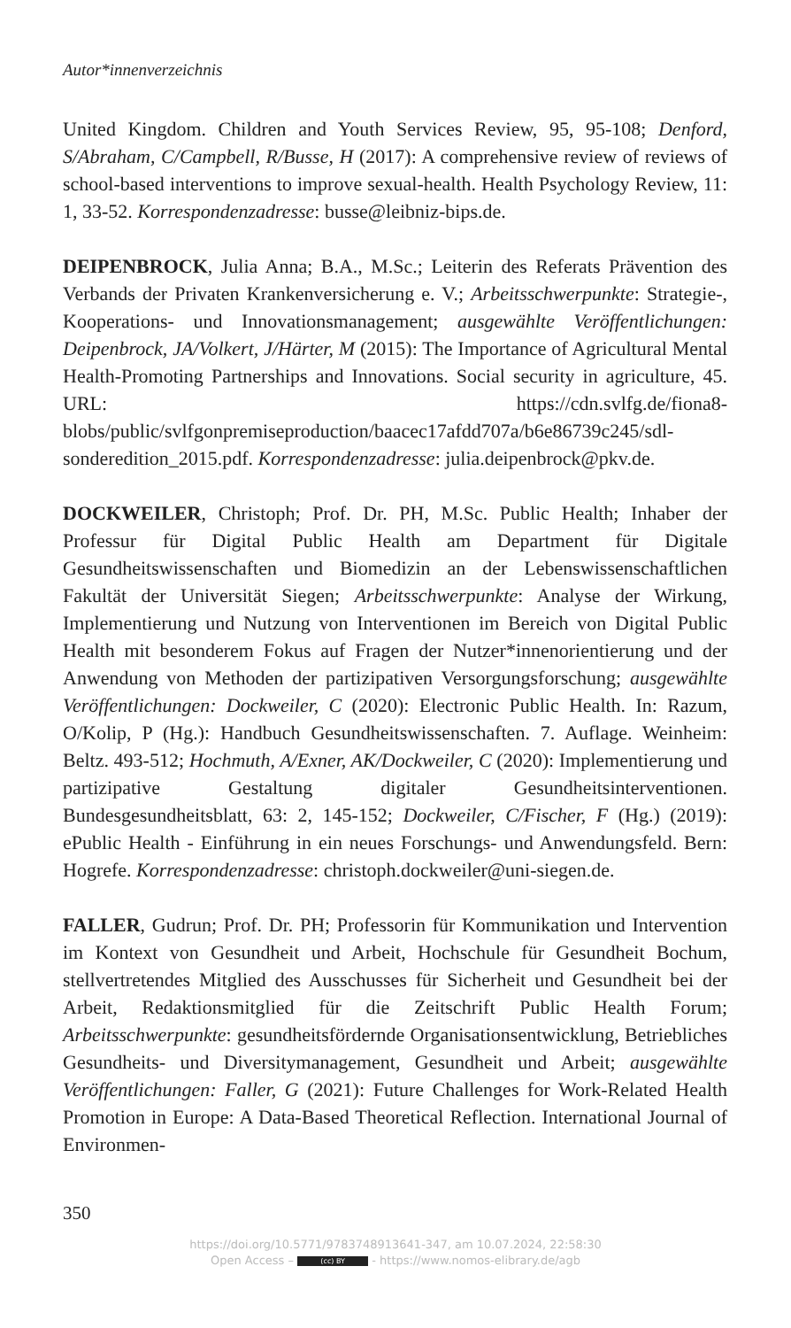Autor*innenverzeichnis
United Kingdom. Children and Youth Services Review, 95, 95-108; Denford, S/Abraham, C/Campbell, R/Busse, H (2017): A comprehensive review of reviews of school-based interventions to improve sexual-health. Health Psychology Review, 11: 1, 33-52. Korrespondenzadresse: busse@leibniz-bips.de.
DEIPENBROCK, Julia Anna; B.A., M.Sc.; Leiterin des Referats Prävention des Verbands der Privaten Krankenversicherung e. V.; Arbeitsschwerpunkte: Strategie-, Kooperations- und Innovationsmanagement; ausgewählte Veröffentlichungen: Deipenbrock, JA/Volkert, J/Härter, M (2015): The Importance of Agricultural Mental Health-Promoting Partnerships and Innovations. Social security in agriculture, 45. URL: https://cdn.svlfg.de/fiona8-blobs/public/svlfgonpremiseproduction/baacec17afdd707a/b6e86739c245/sdl-sonderedition_2015.pdf. Korrespondenzadresse: julia.deipenbrock@pkv.de.
DOCKWEILER, Christoph; Prof. Dr. PH, M.Sc. Public Health; Inhaber der Professur für Digital Public Health am Department für Digitale Gesundheitswissenschaften und Biomedizin an der Lebenswissenschaftlichen Fakultät der Universität Siegen; Arbeitsschwerpunkte: Analyse der Wirkung, Implementierung und Nutzung von Interventionen im Bereich von Digital Public Health mit besonderem Fokus auf Fragen der Nutzer*innenorientierung und der Anwendung von Methoden der partizipativen Versorgungsforschung; ausgewählte Veröffentlichungen: Dockweiler, C (2020): Electronic Public Health. In: Razum, O/Kolip, P (Hg.): Handbuch Gesundheitswissenschaften. 7. Auflage. Weinheim: Beltz. 493-512; Hochmuth, A/Exner, AK/Dockweiler, C (2020): Implementierung und partizipative Gestaltung digitaler Gesundheitsinterventionen. Bundesgesundheitsblatt, 63: 2, 145-152; Dockweiler, C/Fischer, F (Hg.) (2019): ePublic Health - Einführung in ein neues Forschungs- und Anwendungsfeld. Bern: Hogrefe. Korrespondenzadresse: christoph.dockweiler@uni-siegen.de.
FALLER, Gudrun; Prof. Dr. PH; Professorin für Kommunikation und Intervention im Kontext von Gesundheit und Arbeit, Hochschule für Gesundheit Bochum, stellvertretendes Mitglied des Ausschusses für Sicherheit und Gesundheit bei der Arbeit, Redaktionsmitglied für die Zeitschrift Public Health Forum; Arbeitsschwerpunkte: gesundheitsfördernde Organisationsentwicklung, Betriebliches Gesundheits- und Diversitymanagement, Gesundheit und Arbeit; ausgewählte Veröffentlichungen: Faller, G (2021): Future Challenges for Work-Related Health Promotion in Europe: A Data-Based Theoretical Reflection. International Journal of Environmen-
350
https://doi.org/10.5771/9783748913641-347, am 10.07.2024, 22:58:30
Open Access – (cc) BY - https://www.nomos-elibrary.de/agb